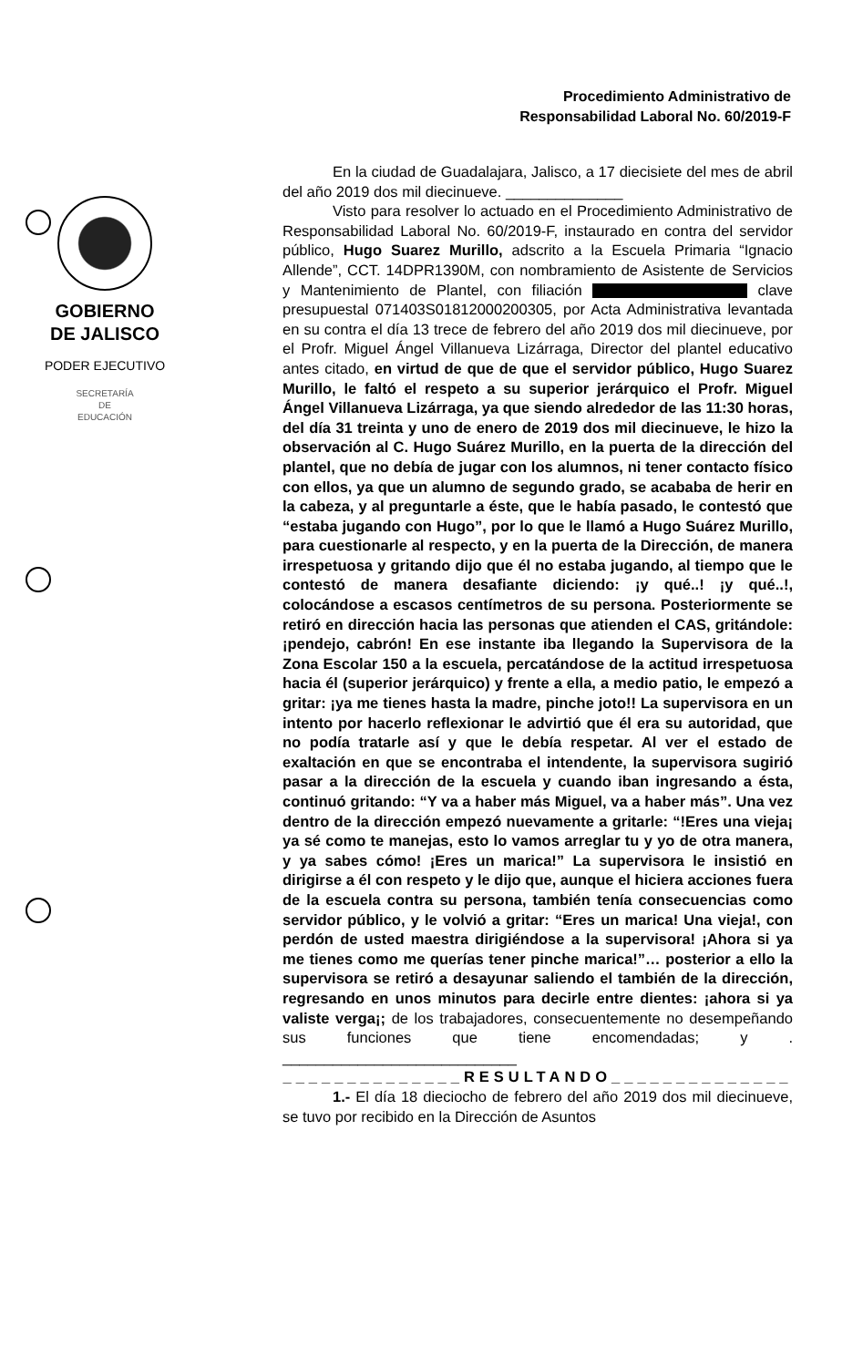Procedimiento Administrativo de
Responsabilidad Laboral No. 60/2019-F
GOBIERNO
DE JALISCO
PODER EJECUTIVO
SECRETARÍA
DE
EDUCACIÓN
En la ciudad de Guadalajara, Jalisco, a 17 diecisiete del mes de abril del año 2019 dos mil diecinueve. ______________
Visto para resolver lo actuado en el Procedimiento Administrativo de Responsabilidad Laboral No. 60/2019-F, instaurado en contra del servidor público, Hugo Suarez Murillo, adscrito a la Escuela Primaria “Ignacio Allende”, CCT. 14DPR1390M, con nombramiento de Asistente de Servicios y Mantenimiento de Plantel, con filiación clave presupuestal 071403S01812000200305, por Acta Administrativa levantada en su contra el día 13 trece de febrero del año 2019 dos mil diecinueve, por el Profr. Miguel Ángel Villanueva Lizárraga, Director del plantel educativo antes citado, en virtud de que de que el servidor público, Hugo Suarez Murillo, le faltó el respeto a su superior jerárquico el Profr. Miguel Ángel Villanueva Lizárraga, ya que siendo alrededor de las 11:30 horas, del día 31 treinta y uno de enero de 2019 dos mil diecinueve, le hizo la observación al C. Hugo Suárez Murillo, en la puerta de la dirección del plantel, que no debía de jugar con los alumnos, ni tener contacto físico con ellos, ya que un alumno de segundo grado, se acababa de herir en la cabeza, y al preguntarle a éste, que le había pasado, le contestó que “estaba jugando con Hugo”, por lo que le llamó a Hugo Suárez Murillo, para cuestionarle al respecto, y en la puerta de la Dirección, de manera irrespetuosa y gritando dijo que él no estaba jugando, al tiempo que le contestó de manera desafiante diciendo: ¡y qué..! ¡y qué..!, colocándose a escasos centímetros de su persona. Posteriormente se retiró en dirección hacia las personas que atienden el CAS, gritándole: ¡pendejo, cabrón! En ese instante iba llegando la Supervisora de la Zona Escolar 150 a la escuela, percatándose de la actitud irrespetuosa hacia él (superior jerárquico) y frente a ella, a medio patio, le empezó a gritar: ¡ya me tienes hasta la madre, pinche joto!! La supervisora en un intento por hacerlo reflexionar le advirtió que él era su autoridad, que no podía tratarle así y que le debía respetar. Al ver el estado de exaltación en que se encontraba el intendente, la supervisora sugirió pasar a la dirección de la escuela y cuando iban ingresando a ésta, continuó gritando: “Y va a haber más Miguel, va a haber más”. Una vez dentro de la dirección empezó nuevamente a gritarle: “!Eres una vieja¡ ya sé como te manejas, esto lo vamos arreglar tu y yo de otra manera, y ya sabes cómo! ¡Eres un marica!” La supervisora le insistió en dirigirse a él con respeto y le dijo que, aunque el hiciera acciones fuera de la escuela contra su persona, también tenía consecuencias como servidor público, y le volvió a gritar: “Eres un marica! Una vieja!, con perdón de usted maestra dirigiéndose a la supervisora! ¡Ahora si ya me tienes como me querías tener pinche marica!”… posterior a ello la supervisora se retiró a desayunar saliendo el también de la dirección, regresando en unos minutos para decirle entre dientes: ¡ahora si ya valiste verga¡; de los trabajadores, consecuentemente no desempeñando sus funciones que tiene encomendadas; y . ____________________________
______________RESULTANDO______________
1.- El día 18 dieciocho de febrero del año 2019 dos mil diecinueve, se tuvo por recibido en la Dirección de Asuntos